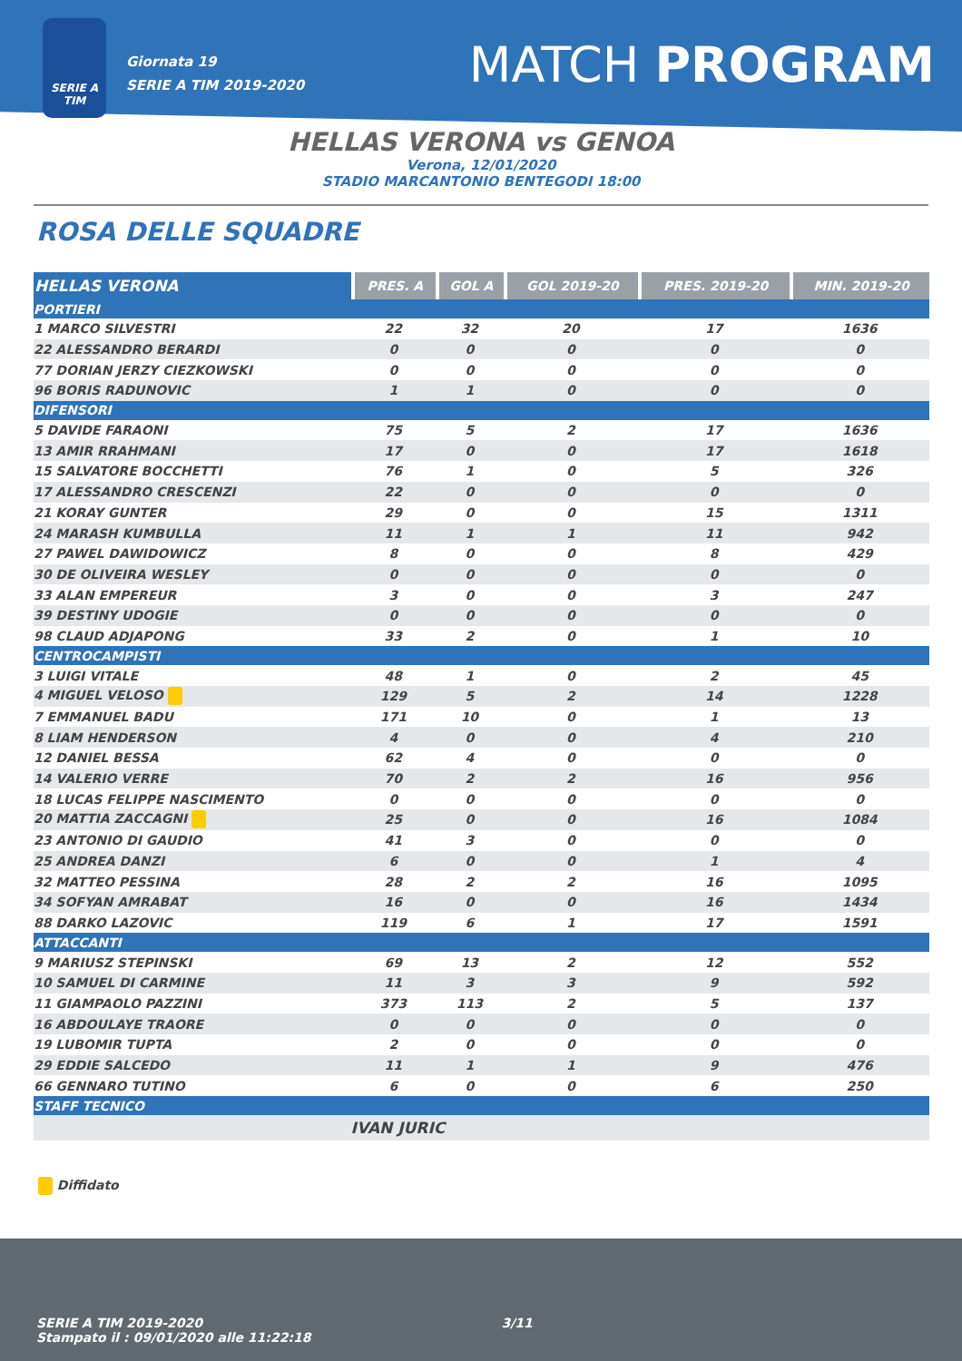SERIE A TIM
Giornata 19
SERIE A TIM 2019-2020
MATCH PROGRAM
HELLAS VERONA vs GENOA
Verona, 12/01/2020
STADIO MARCANTONIO BENTEGODI 18:00
ROSA DELLE SQUADRE
| HELLAS VERONA | PRES. A | GOL A | GOL 2019-20 | PRES. 2019-20 | MIN. 2019-20 |
| --- | --- | --- | --- | --- | --- |
| PORTIERI | | | | | |
| 1 MARCO SILVESTRI | 22 | 32 | 20 | 17 | 1636 |
| 22 ALESSANDRO BERARDI | 0 | 0 | 0 | 0 | 0 |
| 77 DORIAN JERZY CIEZKOWSKI | 0 | 0 | 0 | 0 | 0 |
| 96 BORIS RADUNOVIC | 1 | 1 | 0 | 0 | 0 |
| DIFENSORI | | | | | |
| 5 DAVIDE FARAONI | 75 | 5 | 2 | 17 | 1636 |
| 13 AMIR RRAHMANI | 17 | 0 | 0 | 17 | 1618 |
| 15 SALVATORE BOCCHETTI | 76 | 1 | 0 | 5 | 326 |
| 17 ALESSANDRO CRESCENZI | 22 | 0 | 0 | 0 | 0 |
| 21 KORAY GUNTER | 29 | 0 | 0 | 15 | 1311 |
| 24 MARASH KUMBULLA | 11 | 1 | 1 | 11 | 942 |
| 27 PAWEL DAWIDOWICZ | 8 | 0 | 0 | 8 | 429 |
| 30 DE OLIVEIRA WESLEY | 0 | 0 | 0 | 0 | 0 |
| 33 ALAN EMPEREUR | 3 | 0 | 0 | 3 | 247 |
| 39 DESTINY UDOGIE | 0 | 0 | 0 | 0 | 0 |
| 98 CLAUD ADJAPONG | 33 | 2 | 0 | 1 | 10 |
| CENTROCAMPISTI | | | | | |
| 3 LUIGI VITALE | 48 | 1 | 0 | 2 | 45 |
| 4 MIGUEL VELOSO | 129 | 5 | 2 | 14 | 1228 |
| 7 EMMANUEL BADU | 171 | 10 | 0 | 1 | 13 |
| 8 LIAM HENDERSON | 4 | 0 | 0 | 4 | 210 |
| 12 DANIEL BESSA | 62 | 4 | 0 | 0 | 0 |
| 14 VALERIO VERRE | 70 | 2 | 2 | 16 | 956 |
| 18 LUCAS FELIPPE NASCIMENTO | 0 | 0 | 0 | 0 | 0 |
| 20 MATTIA ZACCAGNI | 25 | 0 | 0 | 16 | 1084 |
| 23 ANTONIO DI GAUDIO | 41 | 3 | 0 | 0 | 0 |
| 25 ANDREA DANZI | 6 | 0 | 0 | 1 | 4 |
| 32 MATTEO PESSINA | 28 | 2 | 2 | 16 | 1095 |
| 34 SOFYAN AMRABAT | 16 | 0 | 0 | 16 | 1434 |
| 88 DARKO LAZOVIC | 119 | 6 | 1 | 17 | 1591 |
| ATTACCANTI | | | | | |
| 9 MARIUSZ STEPINSKI | 69 | 13 | 2 | 12 | 552 |
| 10 SAMUEL DI CARMINE | 11 | 3 | 3 | 9 | 592 |
| 11 GIAMPAOLO PAZZINI | 373 | 113 | 2 | 5 | 137 |
| 16 ABDOULAYE TRAORE | 0 | 0 | 0 | 0 | 0 |
| 19 LUBOMIR TUPTA | 2 | 0 | 0 | 0 | 0 |
| 29 EDDIE SALCEDO | 11 | 1 | 1 | 9 | 476 |
| 66 GENNARO TUTINO | 6 | 0 | 0 | 6 | 250 |
| STAFF TECNICO | | | | | |
| | IVAN JURIC | | | | |
Diffidato
SERIE A TIM 2019-2020
Stampato il : 09/01/2020 alle 11:22:18
3/11